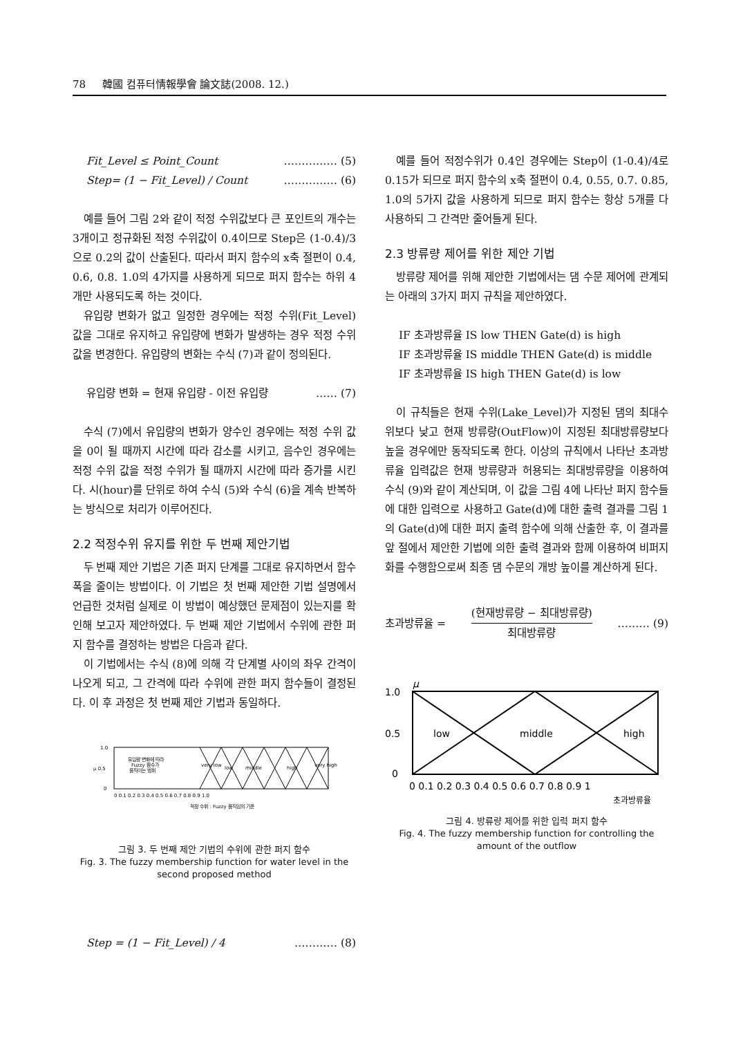78 韓國 컴퓨터情報學會 論文誌(2008. 12.)
Fit_Level ≤ Point_Count …………… (5)
Step= (1 − Fit_Level) / Count …………… (6)
예를 들어 그림 2와 같이 적정 수위값보다 큰 포인트의 개수는 3개이고 정규화된 적정 수위값이 0.4이므로 Step은 (1-0.4)/3으로 0.2의 값이 산출된다. 따라서 퍼지 함수의 x축 절편이 0.4, 0.6, 0.8. 1.0의 4가지를 사용하게 되므로 퍼지 함수는 하위 4개만 사용되도록 하는 것이다.
유입량 변화가 없고 일정한 경우에는 적정 수위(Fit_Level) 값을 그대로 유지하고 유입량에 변화가 발생하는 경우 적정 수위 값을 변경한다. 유입량의 변화는 수식 (7)과 같이 정의된다.
유입량 변화 = 현재 유입량 - 이전 유입량 …… (7)
수식 (7)에서 유입량의 변화가 양수인 경우에는 적정 수위 값을 0이 될 때까지 시간에 따라 감소를 시키고, 음수인 경우에는 적정 수위 값을 적정 수위가 될 때까지 시간에 따라 증가를 시킨다. 시(hour)를 단위로 하여 수식 (5)와 수식 (6)을 계속 반복하는 방식으로 처리가 이루어진다.
2.2 적정수위 유지를 위한 두 번째 제안기법
두 번째 제안 기법은 기존 퍼지 단계를 그대로 유지하면서 함수 폭을 줄이는 방법이다. 이 기법은 첫 번째 제안한 기법 설명에서 언급한 것처럼 실제로 이 방법이 예상했던 문제점이 있는지를 확인해 보고자 제안하였다. 두 번째 제안 기법에서 수위에 관한 퍼지 함수를 결정하는 방법은 다음과 같다.
이 기법에서는 수식 (8)에 의해 각 단계별 사이의 좌우 간격이 나오게 되고, 그 간격에 따라 수위에 관한 퍼지 함수들이 결정된다. 이 후 과정은 첫 번째 제안 기법과 동일하다.
1.0
μ 0.5
0
유입량 변화에 따라
Fuzzy 함수가
움직이는 범위
very low
low
middle
high
very high
0 0.1 0.2 0.3 0.4 0.5 0.6 0.7 0.8 0.9 1.0
적정 수위 : Fuzzy 움직임의 기준
그림 3. 두 번째 제안 기법의 수위에 관한 퍼지 함수
Fig. 3. The fuzzy membership function for water level in the second proposed method
Step = (1 − Fit_Level) / 4 ………… (8)
예를 들어 적정수위가 0.4인 경우에는 Step이 (1-0.4)/4로 0.15가 되므로 퍼지 함수의 x축 절편이 0.4, 0.55, 0.7. 0.85, 1.0의 5가지 값을 사용하게 되므로 퍼지 함수는 항상 5개를 다 사용하되 그 간격만 줄어들게 된다.
2.3 방류량 제어를 위한 제안 기법
방류량 제어를 위해 제안한 기법에서는 댐 수문 제어에 관계되는 아래의 3가지 퍼지 규칙을 제안하였다.
IF 초과방류율 IS low THEN Gate(d) is high
IF 초과방류율 IS middle THEN Gate(d) is middle
IF 초과방류율 IS high THEN Gate(d) is low
이 규칙들은 현재 수위(Lake_Level)가 지정된 댐의 최대수위보다 낮고 현재 방류량(OutFlow)이 지정된 최대방류량보다 높을 경우에만 동작되도록 한다. 이상의 규칙에서 나타난 초과방류율 입력값은 현재 방류량과 허용되는 최대방류량을 이용하여 수식 (9)와 같이 계산되며, 이 값을 그림 4에 나타난 퍼지 함수들에 대한 입력으로 사용하고 Gate(d)에 대한 출력 결과를 그림 1의 Gate(d)에 대한 퍼지 출력 함수에 의해 산출한 후, 이 결과를 앞 절에서 제안한 기법에 의한 출력 결과와 함께 이용하여 비퍼지화를 수행함으로써 최종 댐 수문의 개방 높이를 계산하게 된다.
초과방류율 = (현재방류량 − 최대방류량)
최대방류량 ……… (9)
μ
1.0
0.5
0
low
middle
high
0 0.1 0.2 0.3 0.4 0.5 0.6 0.7 0.8 0.9 1
초과방류율
그림 4. 방류량 제어를 위한 입력 퍼지 함수
Fig. 4. The fuzzy membership function for controlling the amount of the outflow